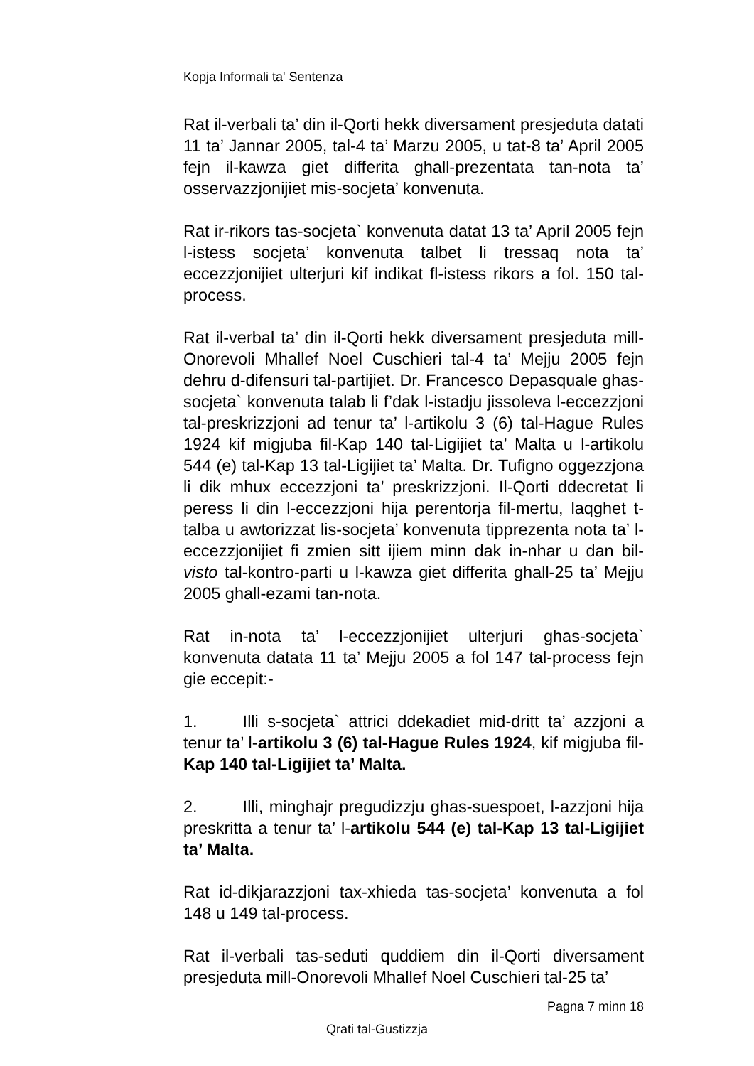Kopja Informali ta' Sentenza
Rat il-verbali ta’ din il-Qorti hekk diversament presjeduta datati 11 ta’ Jannar 2005, tal-4 ta’ Marzu 2005, u tat-8 ta’ April 2005 fejn il-kawza giet differita ghall-prezentata tan-nota ta’ osservazzjonijiet mis-socjeta’ konvenuta.
Rat ir-rikors tas-socjeta` konvenuta datat 13 ta’ April 2005 fejn l-istess socjeta’ konvenuta talbet li tressaq nota ta’ eccezzjonijiet ulterjuri kif indikat fl-istess rikors a fol. 150 tal-process.
Rat il-verbal ta’ din il-Qorti hekk diversament presjeduta mill-Onorevoli Mhallef Noel Cuschieri tal-4 ta’ Mejju 2005 fejn dehru d-difensuri tal-partijiet. Dr. Francesco Depasquale ghas-socjeta` konvenuta talab li f’dak l-istadju jissoleva l-eccezzjoni tal-preskrizzjoni ad tenur ta’ l-artikolu 3 (6) tal-Hague Rules 1924 kif migjuba fil-Kap 140 tal-Ligijiet ta’ Malta u l-artikolu 544 (e) tal-Kap 13 tal-Ligijiet ta’ Malta. Dr. Tufigno oggezzjona li dik mhux eccezzjoni ta’ preskrizzjoni. Il-Qorti ddecretat li peress li din l-eccezzjoni hija perentorja fil-mertu, laqghet t-talba u awtorizzat lis-socjeta’ konvenuta tipprezenta nota ta’ l-eccezzjonijiet fi zmien sitt ijiem minn dak in-nhar u dan bil-visto tal-kontro-parti u l-kawza giet differita ghall-25 ta’ Mejju 2005 ghall-ezami tan-nota.
Rat in-nota ta’ l-eccezzjonijiet ulterjuri ghas-socjeta` konvenuta datata 11 ta’ Mejju 2005 a fol 147 tal-process fejn gie eccepit:-
1. Illi s-socjeta` attrici ddekadiet mid-dritt ta’ azzjoni a tenur ta’ l-artikolu 3 (6) tal-Hague Rules 1924, kif migjuba fil-Kap 140 tal-Ligijiet ta’ Malta.
2. Illi, minghajr pregudizzju ghas-suespoet, l-azzjoni hija preskritta a tenur ta’ l-artikolu 544 (e) tal-Kap 13 tal-Ligijiet ta’ Malta.
Rat id-dikjarazzjoni tax-xhieda tas-socjeta’ konvenuta a fol 148 u 149 tal-process.
Rat il-verbali tas-seduti quddiem din il-Qorti diversament presjeduta mill-Onorevoli Mhallef Noel Cuschieri tal-25 ta’
Pagna 7 minn 18
Qrati tal-Gustizzja